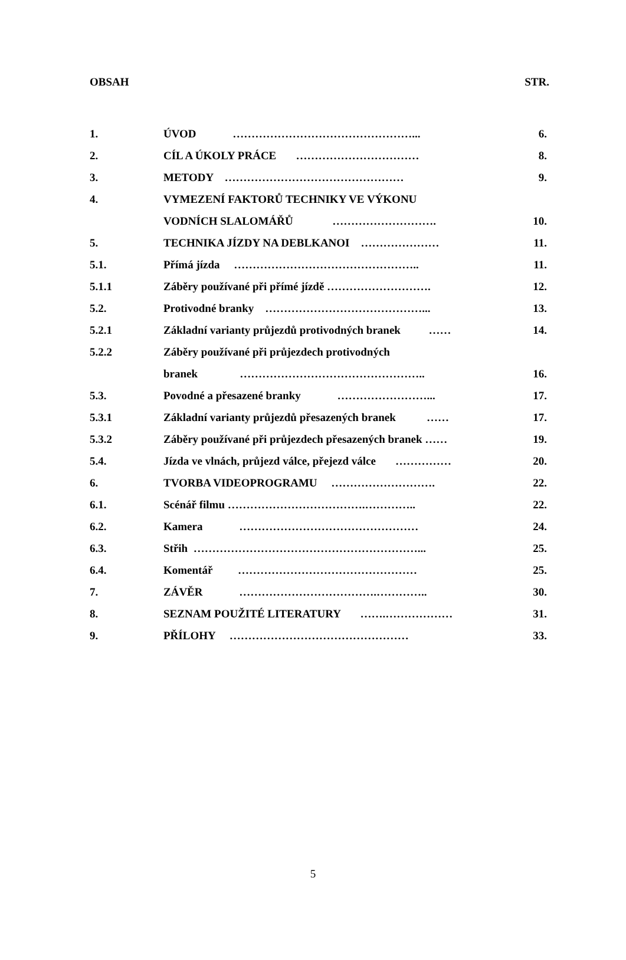OBSAH STR.
| 1. | ÚVOD …………………………………………... | 6. |
| 2. | CÍL A ÚKOLY PRÁCE …………………………… | 8. |
| 3. | METODY ………………………………………… | 9. |
| 4. | VYMEZENÍ FAKTORŮ TECHNIKY VE VÝKONU | |
| | VODNÍCH SLALOMÁŘŮ ………………………. | 10. |
| 5. | TECHNIKA JÍZDY NA DEBLKANOI ………………… | 11. |
| 5.1. | Přímá jízda ………………………………………….. | 11. |
| 5.1.1 | Záběry používané při přímé jízdě ………………………. | 12. |
| 5.2. | Protivodné branky ……………………………………... | 13. |
| 5.2.1 | Základní varianty průjezdů protivodných branek …… | 14. |
| 5.2.2 | Záběry používané při průjezdech protivodných | |
| | branek ………………………………………….. | 16. |
| 5.3. | Povodné a přesazené branky ……………………... | 17. |
| 5.3.1 | Základní varianty průjezdů přesazených branek …… | 17. |
| 5.3.2 | Záběry používané při průjezdech přesazených branek …… | 19. |
| 5.4. | Jízda ve vlnách, průjezd válce, přejezd válce …………… | 20. |
| 6. | TVORBA VIDEOPROGRAMU ………………………. | 22. |
| 6.1. | Scénář filmu ……………………………….………….. | 22. |
| 6.2. | Kamera ………………………………………… | 24. |
| 6.3. | Střih ……………………………………………………... | 25. |
| 6.4. | Komentář ………………………………………… | 25. |
| 7. | ZÁVĚR ……………………………….………….. | 30. |
| 8. | SEZNAM POUŽITÉ LITERATURY …….……………… | 31. |
| 9. | PŘÍLOHY ………………………………………… | 33. |
5